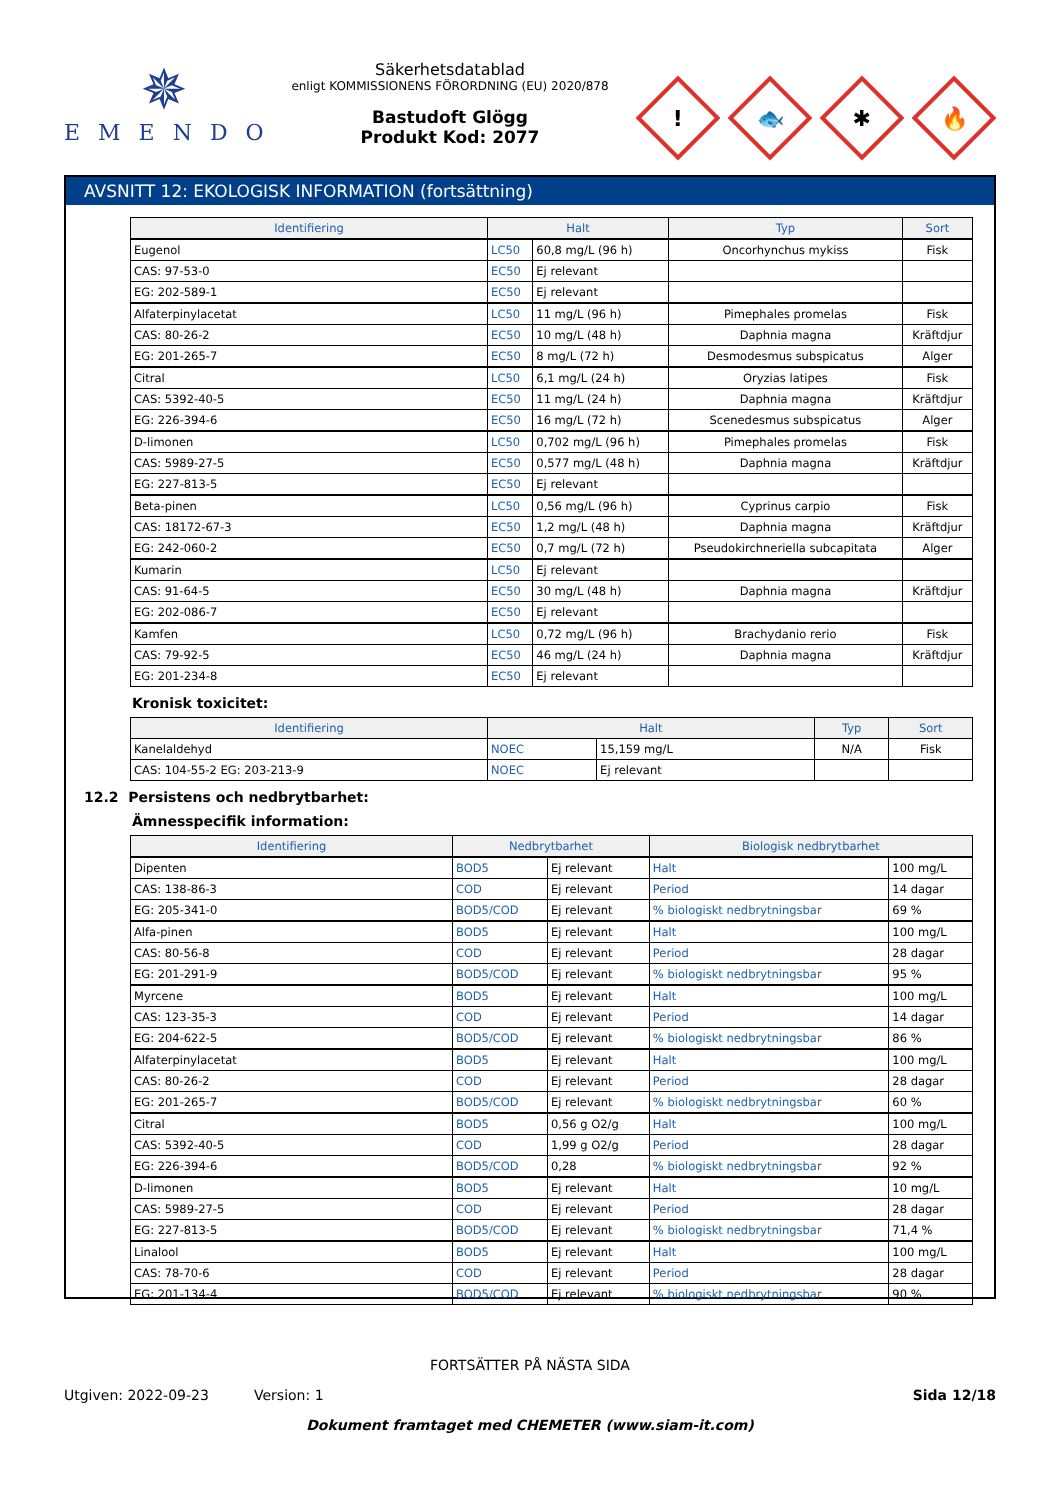✵
EMENDO
Säkerhetsdatablad
enligt KOMMISSIONENS FÖRORDNING (EU) 2020/878
Bastudoft Glögg
Produkt Kod: 2077
!
🐟
✱
🔥
AVSNITT 12: EKOLOGISK INFORMATION (fortsättning)
| Identifiering | Halt | | Typ | Sort |
| --- | --- | --- | --- | --- |
| Eugenol | LC50 | 60,8 mg/L (96 h) | Oncorhynchus mykiss | Fisk |
| CAS: 97-53-0 | EC50 | Ej relevant | | |
| EG: 202-589-1 | EC50 | Ej relevant | | |
| Alfaterpinylacetat | LC50 | 11 mg/L (96 h) | Pimephales promelas | Fisk |
| CAS: 80-26-2 | EC50 | 10 mg/L (48 h) | Daphnia magna | Kräftdjur |
| EG: 201-265-7 | EC50 | 8 mg/L (72 h) | Desmodesmus subspicatus | Alger |
| Citral | LC50 | 6,1 mg/L (24 h) | Oryzias latipes | Fisk |
| CAS: 5392-40-5 | EC50 | 11 mg/L (24 h) | Daphnia magna | Kräftdjur |
| EG: 226-394-6 | EC50 | 16 mg/L (72 h) | Scenedesmus subspicatus | Alger |
| D-limonen | LC50 | 0,702 mg/L (96 h) | Pimephales promelas | Fisk |
| CAS: 5989-27-5 | EC50 | 0,577 mg/L (48 h) | Daphnia magna | Kräftdjur |
| EG: 227-813-5 | EC50 | Ej relevant | | |
| Beta-pinen | LC50 | 0,56 mg/L (96 h) | Cyprinus carpio | Fisk |
| CAS: 18172-67-3 | EC50 | 1,2 mg/L (48 h) | Daphnia magna | Kräftdjur |
| EG: 242-060-2 | EC50 | 0,7 mg/L (72 h) | Pseudokirchneriella subcapitata | Alger |
| Kumarin | LC50 | Ej relevant | | |
| CAS: 91-64-5 | EC50 | 30 mg/L (48 h) | Daphnia magna | Kräftdjur |
| EG: 202-086-7 | EC50 | Ej relevant | | |
| Kamfen | LC50 | 0,72 mg/L (96 h) | Brachydanio rerio | Fisk |
| CAS: 79-92-5 | EC50 | 46 mg/L (24 h) | Daphnia magna | Kräftdjur |
| EG: 201-234-8 | EC50 | Ej relevant | | |
Kronisk toxicitet:
| Identifiering | Halt | | Typ | Sort |
| --- | --- | --- | --- | --- |
| Kanelaldehyd | NOEC | 15,159 mg/L | N/A | Fisk |
| CAS: 104-55-2 EG: 203-213-9 | NOEC | Ej relevant | | |
12.2 Persistens och nedbrytbarhet:
Ämnesspecifik information:
| Identifiering | Nedbrytbarhet | | Biologisk nedbrytbarhet | |
| --- | --- | --- | --- | --- |
| Dipenten | BOD5 | Ej relevant | Halt | 100 mg/L |
| CAS: 138-86-3 | COD | Ej relevant | Period | 14 dagar |
| EG: 205-341-0 | BOD5/COD | Ej relevant | % biologiskt nedbrytningsbar | 69 % |
| Alfa-pinen | BOD5 | Ej relevant | Halt | 100 mg/L |
| CAS: 80-56-8 | COD | Ej relevant | Period | 28 dagar |
| EG: 201-291-9 | BOD5/COD | Ej relevant | % biologiskt nedbrytningsbar | 95 % |
| Myrcene | BOD5 | Ej relevant | Halt | 100 mg/L |
| CAS: 123-35-3 | COD | Ej relevant | Period | 14 dagar |
| EG: 204-622-5 | BOD5/COD | Ej relevant | % biologiskt nedbrytningsbar | 86 % |
| Alfaterpinylacetat | BOD5 | Ej relevant | Halt | 100 mg/L |
| CAS: 80-26-2 | COD | Ej relevant | Period | 28 dagar |
| EG: 201-265-7 | BOD5/COD | Ej relevant | % biologiskt nedbrytningsbar | 60 % |
| Citral | BOD5 | 0,56 g O2/g | Halt | 100 mg/L |
| CAS: 5392-40-5 | COD | 1,99 g O2/g | Period | 28 dagar |
| EG: 226-394-6 | BOD5/COD | 0,28 | % biologiskt nedbrytningsbar | 92 % |
| D-limonen | BOD5 | Ej relevant | Halt | 10 mg/L |
| CAS: 5989-27-5 | COD | Ej relevant | Period | 28 dagar |
| EG: 227-813-5 | BOD5/COD | Ej relevant | % biologiskt nedbrytningsbar | 71,4 % |
| Linalool | BOD5 | Ej relevant | Halt | 100 mg/L |
| CAS: 78-70-6 | COD | Ej relevant | Period | 28 dagar |
| EG: 201-134-4 | BOD5/COD | Ej relevant | % biologiskt nedbrytningsbar | 90 % |
FORTSÄTTER PÅ NÄSTA SIDA
Utgiven: 2022-09-23 Version: 1 Sida 12/18
Dokument framtaget med CHEMETER (www.siam-it.com)